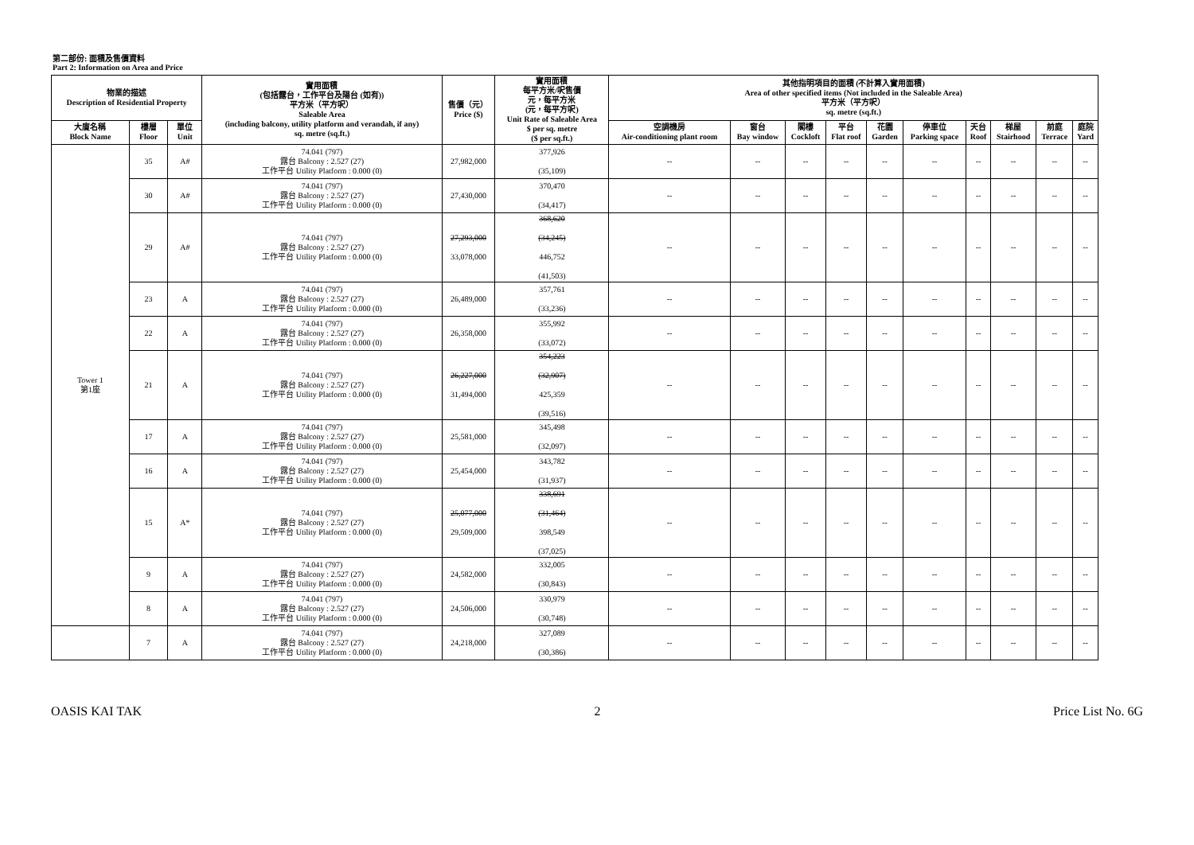第二部份: 面積及售價資料
Part 2: Information on Area and Price
| 物業的描述 Description of Residential Property | | | 實用面積 (包括露台，工作平台及陽台 (如有)) 平方米（平方呎） Saleable Area (including balcony, utility platform and verandah, if any) sq. metre (sq.ft.) | 售價（元） Price ($) | 實用面積 每平方米/呎售價 元，每平方米 (元，每平方呎) Unit Rate of Saleable Area $ per sq. metre ($ per sq.ft.) | 其他指明項目的面積 (不計算入實用面積) Area of other specified items (Not included in the Saleable Area) 平方米（平方呎） sq. metre (sq.ft.) | | | | | | | | | |
| --- | --- | --- | --- | --- | --- | --- | --- | --- | --- | --- | --- | --- | --- | --- | --- |
| 大廈名稱 Block Name | 樓層 Floor | 單位 Unit | | | | 空調機房 Air-conditioning plant room | 窗台 Bay window | 閣樓 Cockloft | 平台 Flat roof | 花園 Garden | 停車位 Parking space | 天台 Roof | 梯屋 Stairhood | 前庭 Terrace | 庭院 Yard |
| Tower 1 第1座 | 35 | A# | 74.041 (797) 露台 Balcony : 2.527 (27) 工作平台 Utility Platform : 0.000 (0) | 27,982,000 | 377,926 (35,109) | -- | -- | -- | -- | -- | -- | -- | -- | -- | -- |
| | 30 | A# | 74.041 (797) 露台 Balcony : 2.527 (27) 工作平台 Utility Platform : 0.000 (0) | 27,430,000 | 370,470 (34,417) | -- | -- | -- | -- | -- | -- | -- | -- | -- | -- |
| | 29 | A# | 74.041 (797) 露台 Balcony : 2.527 (27) 工作平台 Utility Platform : 0.000 (0) | 27,293,000 33,078,000 | 368,620 (34,245) 446,752 (41,503) | -- | -- | -- | -- | -- | -- | -- | -- | -- | -- |
| | 23 | A | 74.041 (797) 露台 Balcony : 2.527 (27) 工作平台 Utility Platform : 0.000 (0) | 26,489,000 | 357,761 (33,236) | -- | -- | -- | -- | -- | -- | -- | -- | -- | -- |
| | 22 | A | 74.041 (797) 露台 Balcony : 2.527 (27) 工作平台 Utility Platform : 0.000 (0) | 26,358,000 | 355,992 (33,072) | -- | -- | -- | -- | -- | -- | -- | -- | -- | -- |
| | 21 | A | 74.041 (797) 露台 Balcony : 2.527 (27) 工作平台 Utility Platform : 0.000 (0) | 26,227,000 31,494,000 | 354,223 (32,907) 425,359 (39,516) | -- | -- | -- | -- | -- | -- | -- | -- | -- | -- |
| | 17 | A | 74.041 (797) 露台 Balcony : 2.527 (27) 工作平台 Utility Platform : 0.000 (0) | 25,581,000 | 345,498 (32,097) | -- | -- | -- | -- | -- | -- | -- | -- | -- | -- |
| | 16 | A | 74.041 (797) 露台 Balcony : 2.527 (27) 工作平台 Utility Platform : 0.000 (0) | 25,454,000 | 343,782 (31,937) | -- | -- | -- | -- | -- | -- | -- | -- | -- | -- |
| | 15 | A* | 74.041 (797) 露台 Balcony : 2.527 (27) 工作平台 Utility Platform : 0.000 (0) | 25,077,000 29,509,000 | 338,691 (31,464) 398,549 (37,025) | -- | -- | -- | -- | -- | -- | -- | -- | -- | -- |
| | 9 | A | 74.041 (797) 露台 Balcony : 2.527 (27) 工作平台 Utility Platform : 0.000 (0) | 24,582,000 | 332,005 (30,843) | -- | -- | -- | -- | -- | -- | -- | -- | -- | -- |
| | 8 | A | 74.041 (797) 露台 Balcony : 2.527 (27) 工作平台 Utility Platform : 0.000 (0) | 24,506,000 | 330,979 (30,748) | -- | -- | -- | -- | -- | -- | -- | -- | -- | -- |
| | 7 | A | 74.041 (797) 露台 Balcony : 2.527 (27) 工作平台 Utility Platform : 0.000 (0) | 24,218,000 | 327,089 (30,386) | -- | -- | -- | -- | -- | -- | -- | -- | -- | -- |
OASIS KAI TAK 2 Price List No. 6G